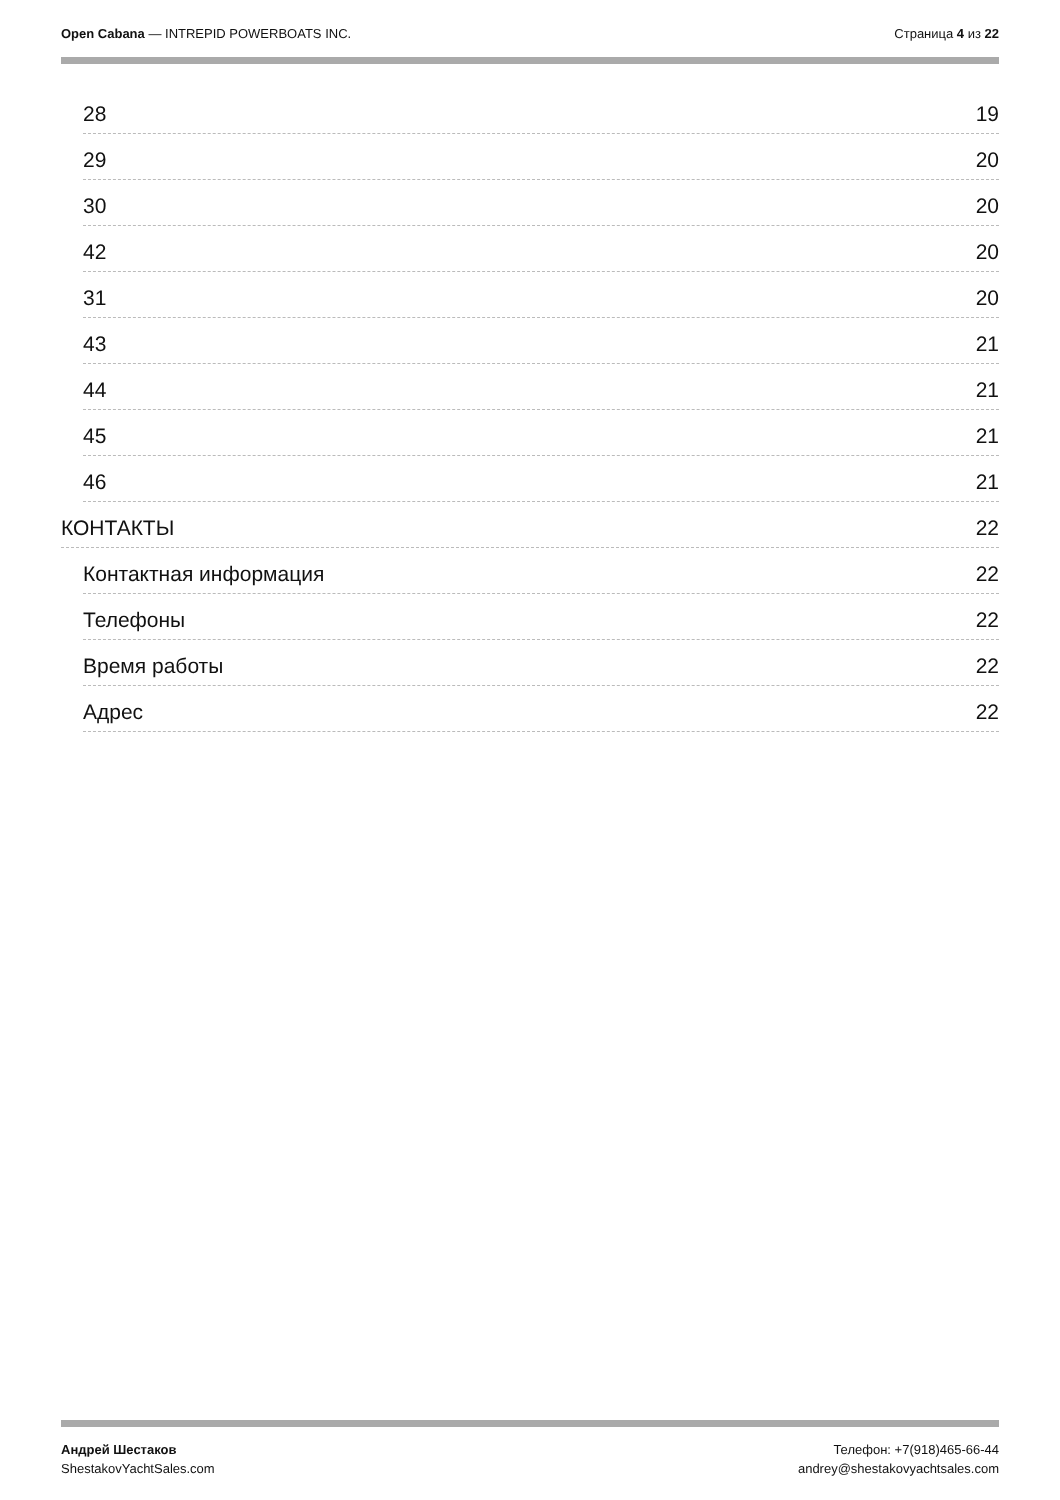Open Cabana — INTREPID POWERBOATS INC.
Страница 4 из 22
28 19
29 20
30 20
42 20
31 20
43 21
44 21
45 21
46 21
КОНТАКТЫ 22
Контактная информация 22
Телефоны 22
Время работы 22
Адрес 22
Андрей Шестаков
ShestakovYachtSales.com
Телефон: +7(918)465-66-44
andrey@shestakovyachtsales.com